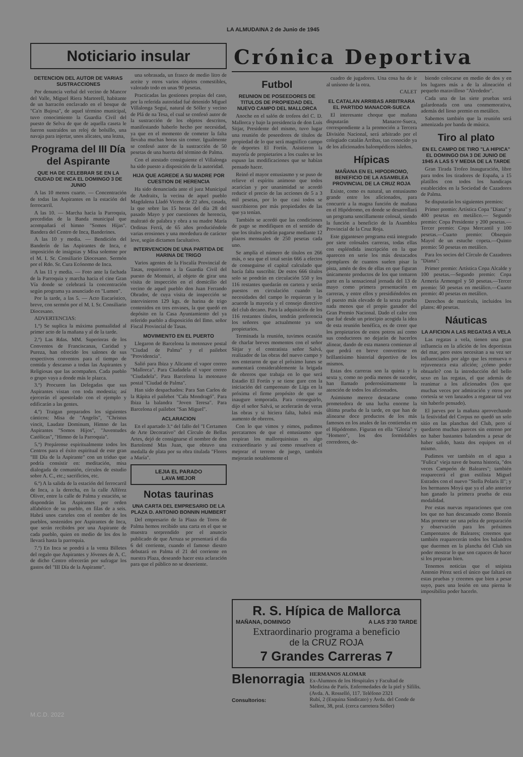LA ALMUDAINA 2 de Junio de 1945
Noticiario insular
DETENCION DEL AUTOR DE VARIAS SUSTRACCIONES
Por denuncia verbal del vecino de Mancor del Valle, Miguel Riera Martorell, habitante de un barracón enclavado en el bosque de "Ca'n Bujosa", de aquel término municipal, tuvo conocimiento la Guardia Civil del puesto de Selva de que de aquella caseta le fueron sustraídos un reloj de bolsillo, una navaja para injertar, unos alicates, una lezna,
Programa del III Día del Aspirante
QUE HA DE CELEBRAR SE EN LA CIUDAD DE INCA EL DOMINGO 3 DE JUNIO
A las 10 menos cuarto. — Concentración de todas las Aspirantes en la estación del ferrocarril.
A las 10. — Marcha hacia la Parroquia, precedidas de la Banda municipal que acompañará el himno "Somos Hijas". Bandera del Centro de Inca, Banderines.
A las 10 y media. — Bendición del Banderín de las Aspirantes de Inca, e imposición de insignias y Misa solemne por el M. I. Sr. Consiliario Diocesano. Sermón por el Rdo. Sr. Cura Ecónomo de Inca.
A las 11 y media. — Foto ante la fachada de la Parroquia y marcha hacia el cine Gran Vía donde se celebrará la concentración según programa ya anunciado en "Lumen".
Por la tarde, a las 5. — Acto Eucarístico, breve, con sermón por el M. I. Sr. Consiliario Diocesano.
ADVERTENCIAS:
1.º) Se suplica la máxima puntualidad al primer acto de la mañana y al de la tarde.
2.º) Las Rdas. MM. Superioras de los Conventos de Franciscanas, Caridad y Pureza, han ofrecido los salones de sus respectivos conventos para el tiempo de comida y descanso a todas las Aspirantes y Religiosas que las acompañen. Cada pueblo o grupo vaya a donde más le plazca.
3.º) Procuren las Delegadas que sus Aspirantes vistan con toda modestia; así ejercerán el apostolado con el ejemplo y edificarán a las gentes.
4.º) Traigan preparados los siguientes cánticos: Misa de "Angelis", "Christus vincit, Laudate Dominum, Himno de las Aspirantes "Somos Hijos", "Juventudes Católicas", "Himno de la Parroquia".
5.º) Prepárense espiritualmente todos los Centros para el éxito espiritual de este gran "III Día de la Aspirante" con un triduo que podría consistir en: meditación, misa dialogada de comunión, círculos de estudio sobre A. C., etc.; sacrificios, etc.
6.º) A la salida de la estación del ferrocarril de Inca, a la derecha, en la calle Alférez Oliver, entre la calle de Palma y estación, se dispondrán las Aspirantes por orden alfabético de su pueblo, en filas de a seis. Habrá unos carteles con el nombre de los pueblos, sostenidos por Aspirantes de Inca, que serán recibidos por una Aspirante de cada pueblo, quien en medio de los dos lo llevará hasta la parroquia.
7.º) En Inca se pondrá a la venta Billetes del regalo que Aspirantes y Jóvenes de A. C. de dicho Centro ofrecerán por sufragar los gastos del "III Día de la Aspirante".
una sobrasada, un frasco de medio litro de aceite y otros varios objetos comestibles, valorado todo en unas 90 pesetas.
Practicadas las gestiones propias del caso, por la referida autoridad fué detenido Miguel Villalonga Seguí, natural de Sóller y vecino de Plá de na Tesa, el cual se confesó autor de la sustracción de los objetos descritos, manifestando haberlo hecho por necesidad, ya que en el momento de cometer la falta llevaba muchas horas sin comer. Igualmente se confesó autor de la sustracción de 50 pesetas de una huerta del término de Palma.
Con el atestado consiguiente el Villalonga ha sido puesto a disposición de la autoridad.
HIJA QUE AGREDE A SU MADRE POR CUESTION DE HERENCIA
Ha sido denunciada ante el juez Municipal de Andraitx, la vecina de aquel pueblo Magdalena Lladó Vicens de 22 años, casada, la que sobre las 15 horas del día 28 del pasado Mayo y por cuestiones de herencia, maltrató de palabra y obra a su madre María Ordinas Ferrá, de 65 años produciéndole varias erosiones y una mordedura de carácter leve, según dictamen facultativo.
INTERVENCION DE UNA PARTIDA DE HARINA DE TRIGO
Varios agentes de la Fiscalía Provincial de Tasas, requirieron a la Guardia Civil del puesto de Montuiri, al objeto de girar una visita de inspección en el domicilio del vecino de aquel pueblo don Juan Ferrando Obrador, de cuya visita de inspección se intervinieron 129 kgs. de harina de trigo contenidos en tres envases, la que quedó en depósito en la Casa Ayuntamiento del ya referido pueblo a disposición del Ilmo. señor Fiscal Provincial de Tasas.
MOVIMIENTO EN EL PUERTO
Llegaron de Barcelona la motonave postal "Ciudad de Palma" y el pailebot "Providencia".
Salió para Ibiza y Alicante el vapor correo "Mallorca". Para Ciudadela el vapor correo "Ciudadela". Para Barcelona la motonave postal "Ciudad de Palma".
Han sido despachados: Para San Carlos de la Rápita el pailebot "Cala Mondragó". Para Ibiza la balandra "Joven Teresa". Para Barcelona el pailebot "San Miguel".
ACLARACION
En el apartado 3.º del fallo del "I Certamen de Arte Decorativo" del Círculo de Bellas Artes, dejó de consignarse el nombre de don Bartolomé Mas Juan, que obtuvo una medalla de plata por su obra titulada "Flores a María".
LEJIA EL PARADO
LAVA MEJOR
Notas taurinas
UNA CARTA DEL EMPRESARIO DE LA PLAZA D. ANTONIO BONNIN HUMBERT
Del empresario de la Plaza de Toros de Palma hemos recibido una carta en el que se muestra sorprendido por el anuncio publicado de que Arruza se presentará el día 6 del corriente, cuando el famoso diestro debutará en Palma el 21 del corriente en nuestra Plaza, deseando hacer esta aclaración para que el público no se desoriente.
Crónica Deportiva
Futbol
REUNION DE POSEEDORES DE TITULOS DE PROPIEDAD DEL NUEVO CAMPO DEL MALLORCA
Anoche en el salón de trofeos del C. D. Mallorca y bajo la presidencia de don Luis Sitjar, Presidente del mismo, tuvo lugar una reunión de poseedores de títulos de propiedad de lo que será magnífico campo de deportes El Fortín. Asistieron la mayoría de propietarios a los cuales se les espuso las modificaciones que se habían pensado hacer.
Reinó el mayor entusiasmo y se puso de relieve el espíritu animoso que todos acaricían y por unanimidad se acordó reducir el precio de las acciones de 5 a 3 mil pesetas, por lo que casi todos se suscribieron por más propiedades de las que ya tenían.
También se acordó que las condiciones de pago se modifiquen en el sentido de que los títulos podrán pagarse mediante 12 plazos mensuales de 250 pesetas cada uno.
Se amplía el número de títulos en 266 más, o sea que el total serán 666 a efectos de conseguirse el capital calculado que hacía falta suscribir. De estos 666 títulos solo se pondrán en circulación 550 y los 116 restantes quedarán en cartera y serán puestos en circulación cuando las necesidades del campo lo requieran y lo acuerde la mayoría y el consejo directivo del club decano. Para la adquisición de los 116 restantes títulos, tendrán preferencia los señores que actualmente ya son propietarios.
Terminada la reunión, tuvimos ocasión de charlar breves momentos con el señor Sitjar y el contratista señor Salvá, realizador de las obras del nuevo campo y nos enteraron de que el próximo lunes se aumentará considerablemente la brigada de obreros que trabaja en lo que será Estadio El Fortín y se tiene gure con la iniciación del campeonato de Liga en la próxima el firme propósito de que se inaugure temporada. Para conseguirlo, dijo el señor Salvá, se acelerarán de veras las obras y si hiciera falta, habrá más aumento de obreros.
Con lo que vimos y oimos, pudimos percatarnos de que el entusiasmo que respiran los mallorquinistas es algo extraordinario y así como resuelven el mejorar el terreno de juego, también mejorarán notablemente el
cuadro de jugadores. Una cosa ha de ir al unísono de la otra.
CALET
EL CATALAN ARRIBAS ARBITRARA EL PARTIDO MANACOR-SUECA
El interesante choque que mañana disputarán Manacor-Sueca, correspondiente a la promoción a Tercera División Nacional, será arbitrado por el colegiado catalán Arribas, tan conocido ya de los aficionados balompédicos isleños.
Hípicas
MAÑANA EN EL HIPODROMO, BENEFICIO DE LA ASAMBLEA PROVINCIAL DE LA CRUZ ROJA
Existe, como es natural, un entusiasmo grande entre los aficionados, para concurrir a la magna función de mañana en el Hipódromo, en donde se desarrollará un programa sencillamente colosal, siendo la función a beneficio de la Asamblea Provincial de la Cruz Roja.
Este giganteseo programa está integrado por siete colosales carreras, todas ellas con espléndida inscripción en la que aparecen en serie los más destacados ejemplares de cuantos suelen pisar la pista, amén de dos de ellas en que figuran únicamente productos de los que tomaron parte en la sensacional jornada del 13 de mayo como primera presentación en carreras, y entre ellos y presidiéndolos en el puesto más elevado de la sexta prueba nada menos que el propio ganador del Gran Premio Nacional. Dado el calor con que fué desde un principio acogida la idea de esta reunión benéfica, es de creer que los propietarios de estos potros así como sus conductores no dejarán de hacerlos alinear, dando de esta manera comienzo al que podrá en breve convertirse en brillantísimo historial deportivo de los mismos.
Estas dos carreras son la quinta y la sexta y, como no podía menos de suceder, han llamado poderosísimamente la atención de todos los aficionados.
Asimismo merece destacarse como prometedora de una lucha enorme la última prueba de la tarde, en que han de alinearse doce productos de los más famosos en los anales de las contiendas en el Hipódromo. Figuran en ella "Gloria" y "Homero", los dos formidables corredores, de-
biendo colocarse en medio de dos y en los lugares más a de la alineación el pequeño maravilloso "Alrededor".
Cada una de las siete pruebas será galardonada con una conmemorativa, además del lioso premio en metálico.
Sabemos también que la reunión será amenizada por banda de música.
Tiro al plato
EN EL CAMPO DE TIRO "LA HIPICA" EL DOMINGO DIA 3 DE JUNIO DE 1945 A LAS 5 Y MEDIA DE LA TARDE
Gran Tirada Trofeo Inauguración, libre para todos los tiradores de España, a 15 platillos con todos los handicaps establecidos en la Sociedad de Cazadores de Palma.
Se disputarán los siguientes premios:
Primer premio: Artística Copa "Diana" y 400 pesetas en metálico.— Segundo premio: Copa Presidente y 200 pesetas.—Tercer premio: Copa Mercantil y 100 pesetas.—Cuarto premio: Obsequio Mayol de un estuche copeta.—Quinto premio: 50 pesetas en metálico.
Para los socios del Círculo de Cazadores "Diana":
Primer premio: Artística Copa Alcalde y 100 pesetas.—Segundo premio: Copa Armería Armengol y 50 pesetas.—Tercer premio: 50 pesetas en metálico.—Cuarto premio: 40 pesetas en metálico.
Derechos de matrícula, incluidos los platos: 40 pesetas.
Náuticas
LA AFICION A LAS REGATAS A VELA
Las regatas a vela, tienen una gran influencia en la afición de los deportistas del mar, pero estos necesitan a su vez ser influenciados por algo que les remueva o rejuvenezca esta afición; ¿cómo poder obtuarlo? con la introducción del bello sexo en las regatas, el que además de reanimar a los aficionados (los que muchas veces por admiración y otros por cortesía se ven lanzados a regatear tal vez sin haberlo pensado).
El jueves por la mañana aprovechando la festividad del Corpus no quedó un solo sitio en las planchas del Club, pero sí quedaron muchas pareces sin entreno por no haber bastantes balandros a pesar de haber salido, hasta dos equipos en el mismo.
Pudimos ver también en el agua a "Fulica" vieja nave de buena historia, "dos veces Campeón de Baleares"; también reaparecerá el gran estilista Miguel Estrades con el nuevo "Stella Polaris II"; y los hermanos Moyá que ya el año anterior han ganado la primera prueba de esta modalidad.
Por estas nuevas reparaciones que con los que no han descansado como Bonnín Mas promete ser una pelea de preparación y observación para los próximos Campeonatos de Baleares; creemos que también reaparecerán todos los balandros que duermen en la plancha del Club sin poder mostrar lo que son capaces de hacer si los preparan bien.
Tenemos noticias que el snipista Antonio Pérez será el único que faltará en estas pruebas y creemos que bien a pesar suyo, pues una lesión en una pierna le imposibilita poder hacerlo.
R. S. Hípica de Mallorca
MAÑANA, DOMINGO A LAS 3'30 TARDE
Extraordinario programa a beneficio
de la CRUZ ROJA
7 Grandes Carreras 7
Blenorragia
Consultorios:
HERMANOS ALOMAR
Ex-Alumnos de los Hospitales y Facultad de Medicina de París. Enfermedades de la piel y Sífilis. (Avda. A. Rosselló, 117. Teléfono 2321
Rubí, 2 (Esquina Sindicato) y Avda. del Conde de Sallent, 38, pral. (cerca carretera Sóller)
M.C.D. 2022